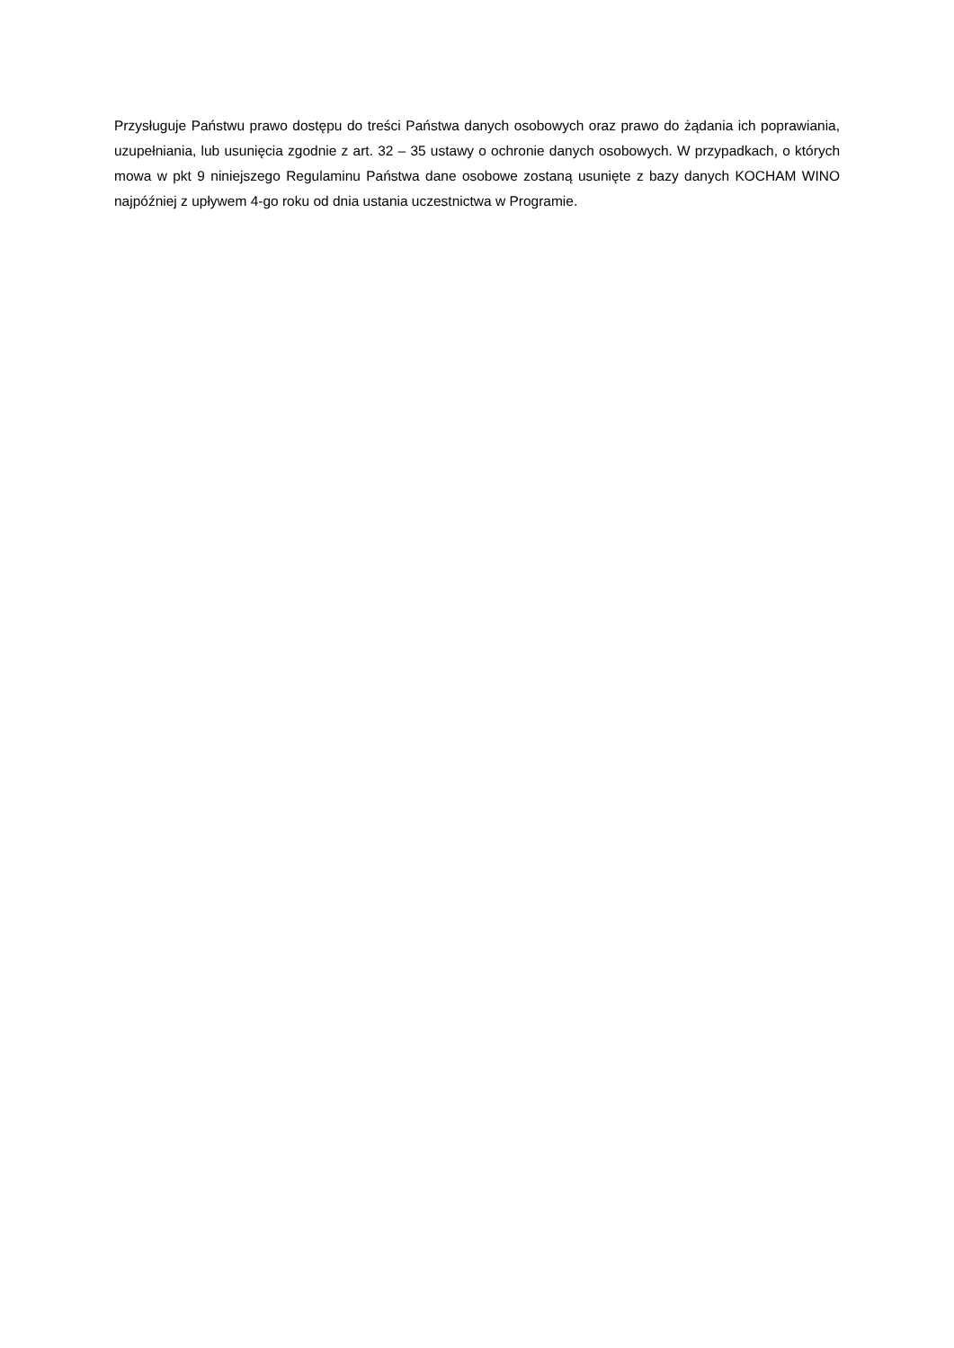Przysługuje Państwu prawo dostępu do treści Państwa danych osobowych oraz prawo do żądania ich poprawiania, uzupełniania, lub usunięcia zgodnie z art. 32 – 35 ustawy o ochronie danych osobowych. W przypadkach, o których mowa w pkt 9 niniejszego Regulaminu Państwa dane osobowe zostaną usunięte z bazy danych KOCHAM WINO najpóźniej z upływem 4-go roku od dnia ustania uczestnictwa w Programie.